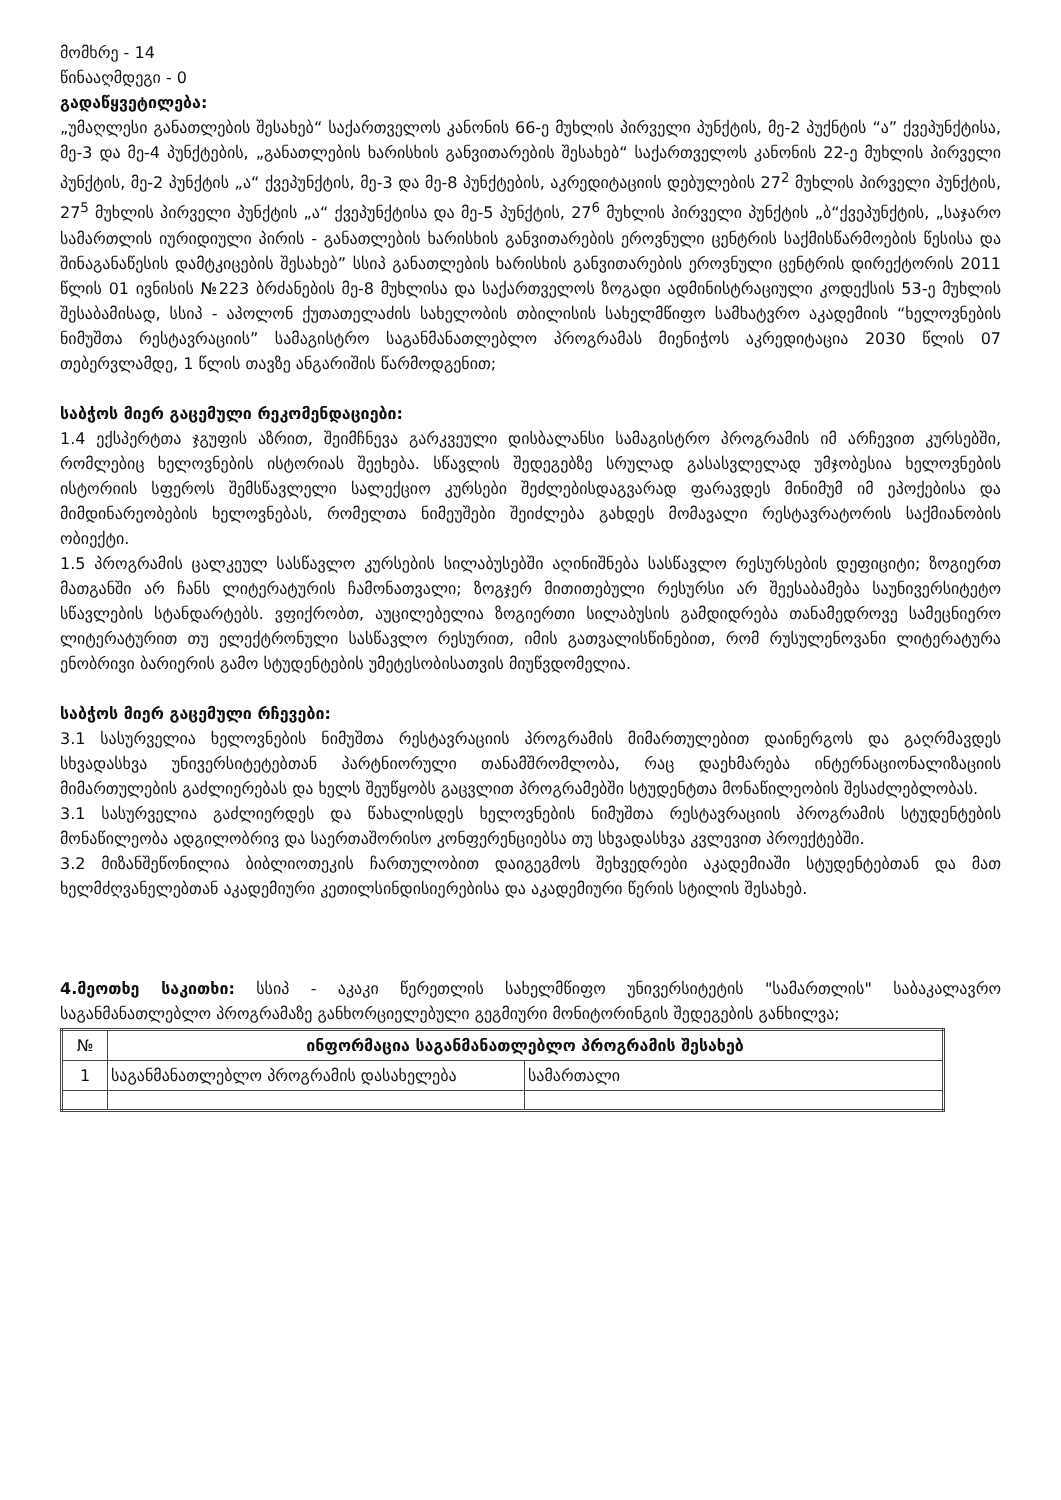მომხრე - 14
წინააღმდეგი - 0
გადაწყვეტილება:
„უმაღლესი განათლების შესახებ“ საქართველოს კანონის 66-ე მუხლის პირველი პუნქტის, მე-2 პუქნტის “ა” ქვეპუნქტისა, მე-3 და მე-4 პუნქტების, „განათლების ხარისხის განვითარების შესახებ“ საქართველოს კანონის 22-ე მუხლის პირველი პუნქტის, მე-2 პუნქტის „ა“ ქვეპუნქტის, მე-3 და მე-8 პუნქტების, აკრედიტაციის დებულების 27<sup>2</sup> მუხლის პირველი პუნქტის, 27<sup>5</sup> მუხლის პირველი პუნქტის „ა“ ქვეპუნქტისა და მე-5 პუნქტის, 27<sup>6</sup> მუხლის პირველი პუნქტის „ბ“ქვეპუნქტის, „საჯარო სამართლის იურიდიული პირის - განათლების ხარისხის განვითარების ეროვნული ცენტრის საქმისწარმოების წესისა და შინაგანაწესის დამტკიცების შესახებ” სსიპ განათლების ხარისხის განვითარების ეროვნული ცენტრის დირექტორის 2011 წლის 01 ივნისის №223 ბრძანების მე-8 მუხლისა და საქართველოს ზოგადი ადმინისტრაციული კოდექსის 53-ე მუხლის შესაბამისად, სსიპ - აპოლონ ქუთათელაძის სახელობის თბილისის სახელმწიფო სამხატვრო აკადემიის “ხელოვნების ნიმუშთა რესტავრაციის” სამაგისტრო საგანმანათლებლო პროგრამას მიენიჭოს აკრედიტაცია 2030 წლის 07 თებერვლამდე, 1 წლის თავზე ანგარიშის წარმოდგენით;
საბჭოს მიერ გაცემული რეკომენდაციები:
1.4 ექსპერტთა ჯგუფის აზრით, შეიმჩნევა გარკვეული დისბალანსი სამაგისტრო პროგრამის იმ არჩევით კურსებში, რომლებიც ხელოვნების ისტორიას შეეხება. სწავლის შედეგებზე სრულად გასასვლელად უმჯობესია ხელოვნების ისტორიის სფეროს შემსწავლელი სალექციო კურსები შეძლებისდაგვარად ფარავდეს მინიმუმ იმ ეპოქებისა და მიმდინარეობების ხელოვნებას, რომელთა ნიმეუშები შეიძლება გახდეს მომავალი რესტავრატორის საქმიანობის ობიექტი.
1.5 პროგრამის ცალკეულ სასწავლო კურსების სილაბუსებში აღინიშნება სასწავლო რესურსების დეფიციტი; ზოგიერთ მათგანში არ ჩანს ლიტერატურის ჩამონათვალი; ზოგჯერ მითითებული რესურსი არ შეესაბამება საუნივერსიტეტო სწავლების სტანდარტებს. ვფიქრობთ, აუცილებელია ზოგიერთი სილაბუსის გამდიდრება თანამედროვე სამეცნიერო ლიტერატურით თუ ელექტრონული სასწავლო რესურით, იმის გათვალისწინებით, რომ რუსულენოვანი ლიტერატურა ენობრივი ბარიერის გამო სტუდენტების უმეტესობისათვის მიუწვდომელია.
საბჭოს მიერ გაცემული რჩევები:
3.1 სასურველია ხელოვნების ნიმუშთა რესტავრაციის პროგრამის მიმართულებით დაინერგოს და გაღრმავდეს სხვადასხვა უნივერსიტეტებთან პარტნიორული თანამშრომლობა, რაც დაეხმარება ინტერნაციონალიზაციის მიმართულების გაძლიერებას და ხელს შეუწყობს გაცვლით პროგრამებში სტუდენტთა მონაწილეობის შესაძლებლობას.
3.1 სასურველია გაძლიერდეს და წახალისდეს ხელოვნების ნიმუშთა რესტავრაციის პროგრამის სტუდენტების მონაწილეობა ადგილობრივ და საერთაშორისო კონფერენციებსა თუ სხვადასხვა კვლევით პროექტებში.
3.2 მიზანშეწონილია ბიბლიოთეკის ჩართულობით დაიგეგმოს შეხვედრები აკადემიაში სტუდენტებთან და მათ ხელმძღვანელებთან აკადემიური კეთილსინდისიერებისა და აკადემიური წერის სტილის შესახებ.
4.მეოთხე საკითხი: სსიპ - აკაკი წერეთლის სახელმწიფო უნივერსიტეტის "სამართლის" საბაკალავრო საგანმანათლებლო პროგრამაზე განხორციელებული გეგმიური მონიტორინგის შედეგების განხილვა;
| № | ინფორმაცია საგანმანათლებლო პროგრამის შესახებ | |
| --- | --- | --- |
| 1 | საგანმანათლებლო პროგრამის დასახელება | სამართალი |